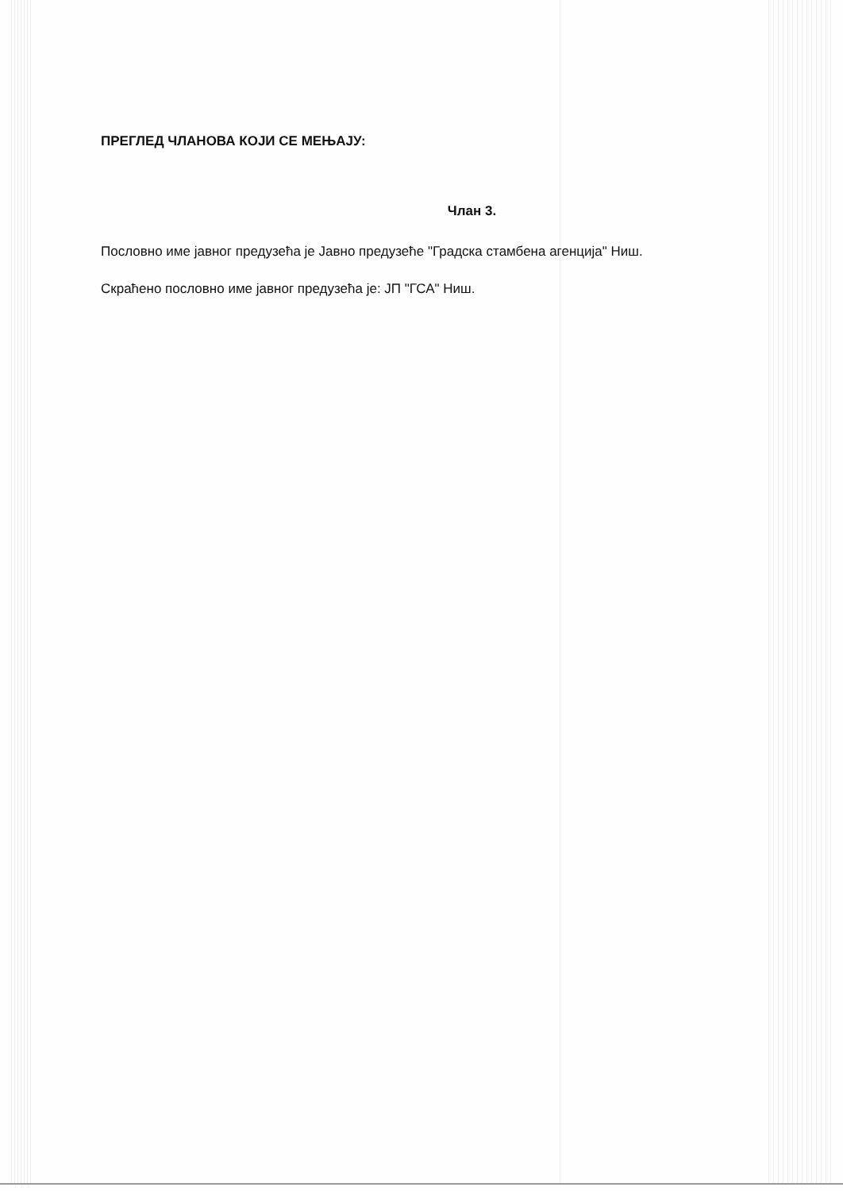ПРЕГЛЕД ЧЛАНОВА КОЈИ СЕ МЕЊАЈУ:
Члан 3.
Пословно име јавног предузећа је Јавно предузеће "Градска стамбена агенција" Ниш.
Скраћено пословно име јавног предузећа је: ЈП "ГСА" Ниш.